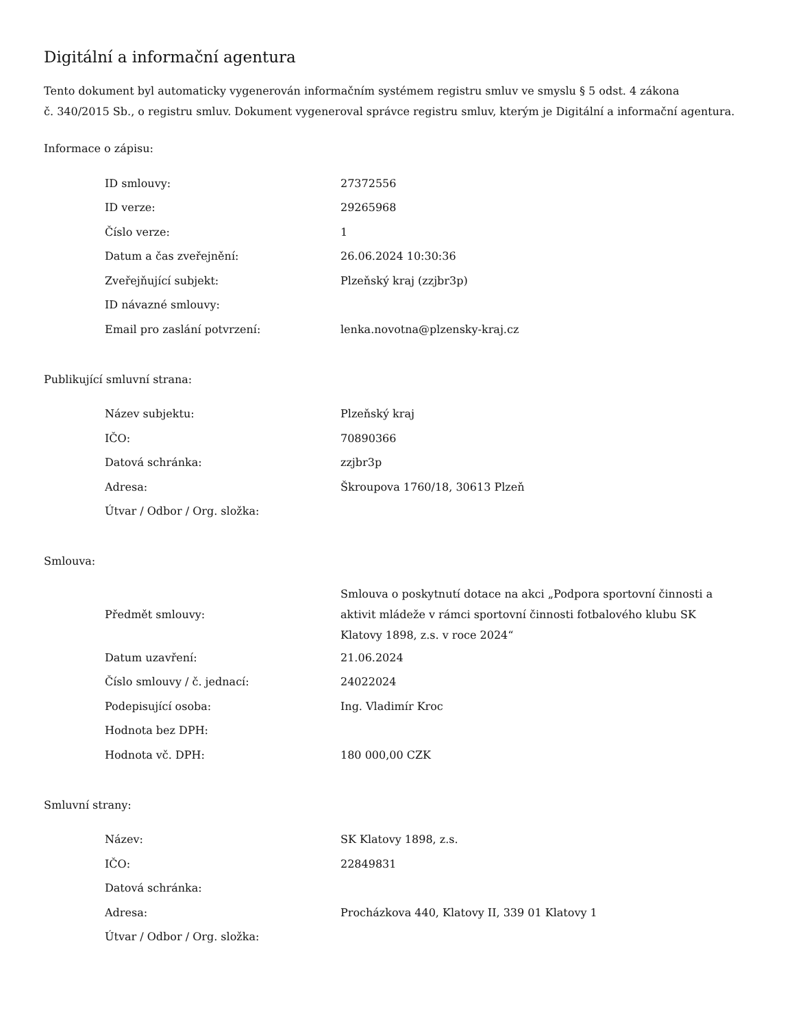Digitální a informační agentura
Tento dokument byl automaticky vygenerován informačním systémem registru smluv ve smyslu § 5 odst. 4 zákona
č. 340/2015 Sb., o registru smluv. Dokument vygeneroval správce registru smluv, kterým je Digitální a informační agentura.
Informace o zápisu:
| ID smlouvy: | 27372556 |
| ID verze: | 29265968 |
| Číslo verze: | 1 |
| Datum a čas zveřejnění: | 26.06.2024 10:30:36 |
| Zveřejňující subjekt: | Plzeňský kraj (zzjbr3p) |
| ID návazné smlouvy: | |
| Email pro zaslání potvrzení: | lenka.novotna@plzensky-kraj.cz |
Publikující smluvní strana:
| Název subjektu: | Plzeňský kraj |
| IČO: | 70890366 |
| Datová schránka: | zzjbr3p |
| Adresa: | Škroupova 1760/18, 30613 Plzeň |
| Útvar / Odbor / Org. složka: | |
Smlouva:
| Předmět smlouvy: | Smlouva o poskytnutí dotace na akci „Podpora sportovní činnosti a aktivit mládeže v rámci sportovní činnosti fotbalového klubu SK Klatovy 1898, z.s. v roce 2024“ |
| Datum uzavření: | 21.06.2024 |
| Číslo smlouvy / č. jednací: | 24022024 |
| Podepisující osoba: | Ing. Vladimír Kroc |
| Hodnota bez DPH: | |
| Hodnota vč. DPH: | 180 000,00 CZK |
Smluvní strany:
| Název: | SK Klatovy 1898, z.s. |
| IČO: | 22849831 |
| Datová schránka: | |
| Adresa: | Procházkova 440, Klatovy II, 339 01 Klatovy 1 |
| Útvar / Odbor / Org. složka: | |